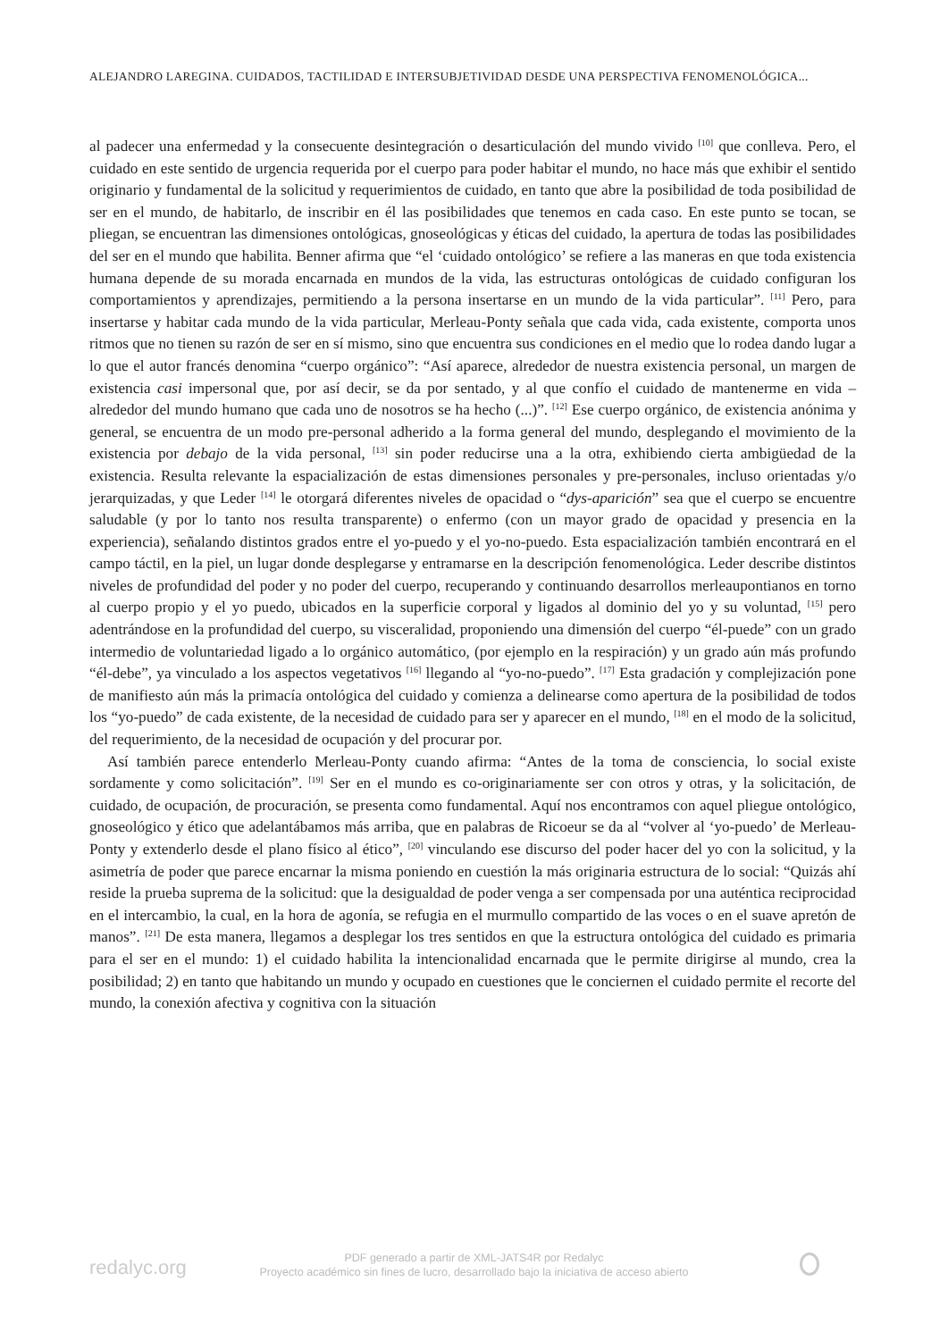ALEJANDRO LAREGINA. CUIDADOS, TACTILIDAD E INTERSUBJETIVIDAD DESDE UNA PERSPECTIVA FENOMENOLÓGICA...
al padecer una enfermedad y la consecuente desintegración o desarticulación del mundo vivido <sup>[10]</sup> que conlleva. Pero, el cuidado en este sentido de urgencia requerida por el cuerpo para poder habitar el mundo, no hace más que exhibir el sentido originario y fundamental de la solicitud y requerimientos de cuidado, en tanto que abre la posibilidad de toda posibilidad de ser en el mundo, de habitarlo, de inscribir en él las posibilidades que tenemos en cada caso. En este punto se tocan, se pliegan, se encuentran las dimensiones ontológicas, gnoseológicas y éticas del cuidado, la apertura de todas las posibilidades del ser en el mundo que habilita. Benner afirma que “el ‘cuidado ontológico’ se refiere a las maneras en que toda existencia humana depende de su morada encarnada en mundos de la vida, las estructuras ontológicas de cuidado configuran los comportamientos y aprendizajes, permitiendo a la persona insertarse en un mundo de la vida particular”. <sup>[11]</sup> Pero, para insertarse y habitar cada mundo de la vida particular, Merleau-Ponty señala que cada vida, cada existente, comporta unos ritmos que no tienen su razón de ser en sí mismo, sino que encuentra sus condiciones en el medio que lo rodea dando lugar a lo que el autor francés denomina “cuerpo orgánico”: “Así aparece, alrededor de nuestra existencia personal, un margen de existencia casi impersonal que, por así decir, se da por sentado, y al que confío el cuidado de mantenerme en vida –alrededor del mundo humano que cada uno de nosotros se ha hecho (...)”. <sup>[12]</sup> Ese cuerpo orgánico, de existencia anónima y general, se encuentra de un modo pre-personal adherido a la forma general del mundo, desplegando el movimiento de la existencia por debajo de la vida personal, <sup>[13]</sup> sin poder reducirse una a la otra, exhibiendo cierta ambigüedad de la existencia. Resulta relevante la espacialización de estas dimensiones personales y pre-personales, incluso orientadas y/o jerarquizadas, y que Leder <sup>[14]</sup> le otorgará diferentes niveles de opacidad o “dys-aparición” sea que el cuerpo se encuentre saludable (y por lo tanto nos resulta transparente) o enfermo (con un mayor grado de opacidad y presencia en la experiencia), señalando distintos grados entre el yo-puedo y el yo-no-puedo. Esta espacialización también encontrará en el campo táctil, en la piel, un lugar donde desplegarse y entramarse en la descripción fenomenológica. Leder describe distintos niveles de profundidad del poder y no poder del cuerpo, recuperando y continuando desarrollos merleaupontianos en torno al cuerpo propio y el yo puedo, ubicados en la superficie corporal y ligados al dominio del yo y su voluntad, <sup>[15]</sup> pero adentrándose en la profundidad del cuerpo, su visceralidad, proponiendo una dimensión del cuerpo “él-puede” con un grado intermedio de voluntariedad ligado a lo orgánico automático, (por ejemplo en la respiración) y un grado aún más profundo “él-debe”, ya vinculado a los aspectos vegetativos <sup>[16]</sup> llegando al “yo-no-puedo”. <sup>[17]</sup> Esta gradación y complejización pone de manifiesto aún más la primacía ontológica del cuidado y comienza a delinearse como apertura de la posibilidad de todos los “yo-puedo” de cada existente, de la necesidad de cuidado para ser y aparecer en el mundo, <sup>[18]</sup> en el modo de la solicitud, del requerimiento, de la necesidad de ocupación y del procurar por.
Así también parece entenderlo Merleau-Ponty cuando afirma: “Antes de la toma de consciencia, lo social existe sordamente y como solicitación”. <sup>[19]</sup> Ser en el mundo es co-originariamente ser con otros y otras, y la solicitación, de cuidado, de ocupación, de procuración, se presenta como fundamental. Aquí nos encontramos con aquel pliegue ontológico, gnoseológico y ético que adelantábamos más arriba, que en palabras de Ricoeur se da al “volver al ‘yo-puedo’ de Merleau-Ponty y extenderlo desde el plano físico al ético”, <sup>[20]</sup> vinculando ese discurso del poder hacer del yo con la solicitud, y la asimetría de poder que parece encarnar la misma poniendo en cuestión la más originaria estructura de lo social: “Quizás ahí reside la prueba suprema de la solicitud: que la desigualdad de poder venga a ser compensada por una auténtica reciprocidad en el intercambio, la cual, en la hora de agonía, se refugia en el murmullo compartido de las voces o en el suave apretón de manos”. <sup>[21]</sup> De esta manera, llegamos a desplegar los tres sentidos en que la estructura ontológica del cuidado es primaria para el ser en el mundo: 1) el cuidado habilita la intencionalidad encarnada que le permite dirigirse al mundo, crea la posibilidad; 2) en tanto que habitando un mundo y ocupado en cuestiones que le conciernen el cuidado permite el recorte del mundo, la conexión afectiva y cognitiva con la situación
redalyc.org
PDF generado a partir de XML-JATS4R por Redalyc
Proyecto académico sin fines de lucro, desarrollado bajo la iniciativa de acceso abierto